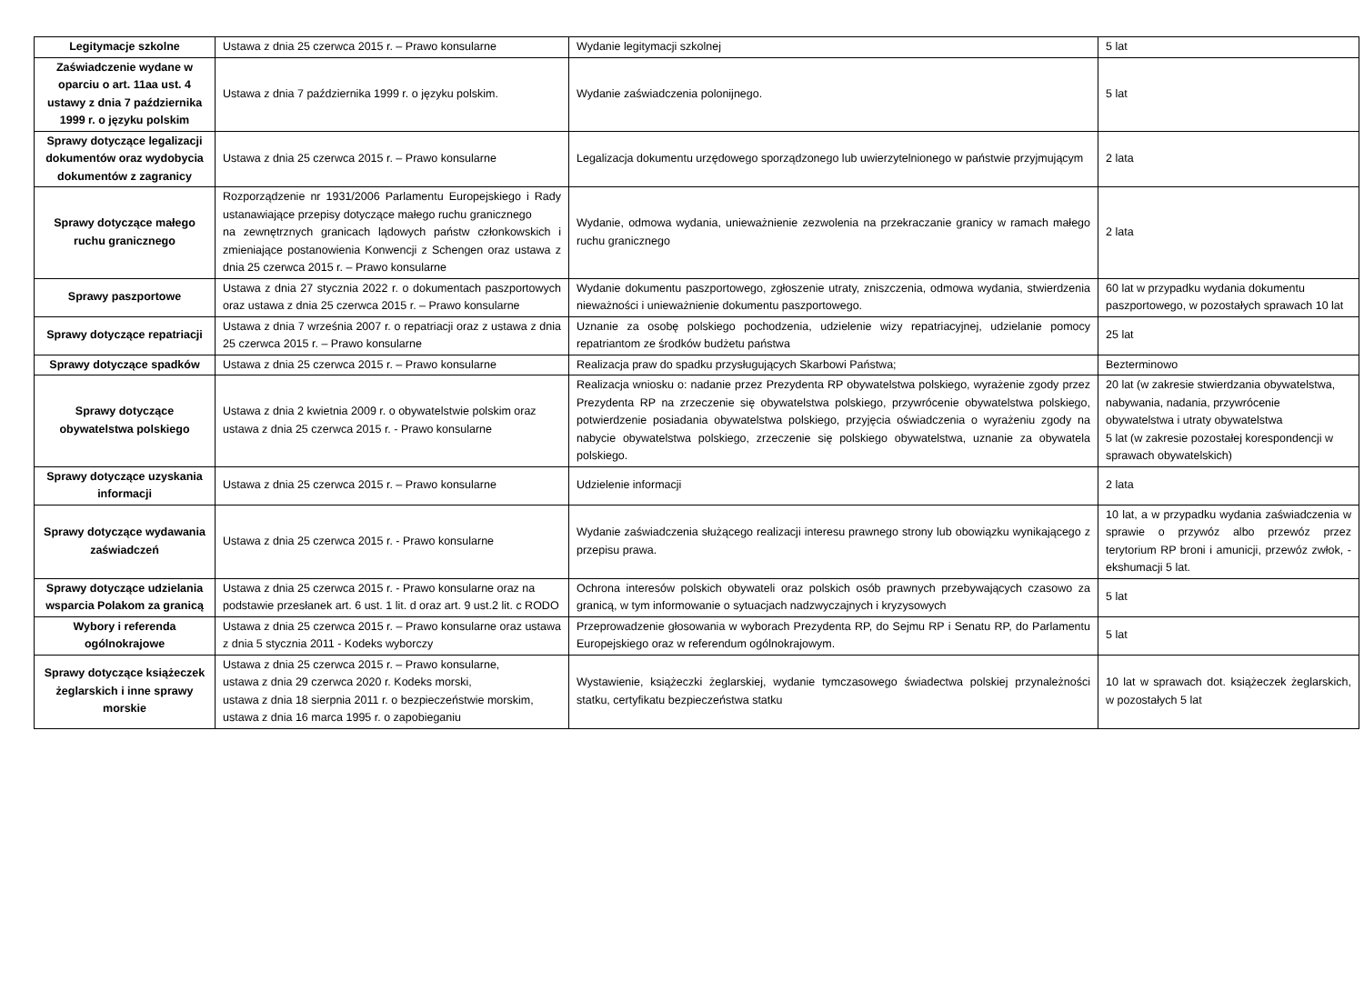| Legitymacje szkolne | Ustawa z dnia 25 czerwca 2015 r. – Prawo konsularne | Wydanie legitymacji szkolnej | 5 lat |
| Zaświadczenie wydane w oparciu o art. 11aa ust. 4 ustawy z dnia 7 października 1999 r. o języku polskim | Ustawa z dnia 7 października 1999 r. o języku polskim. | Wydanie zaświadczenia polonijnego. | 5 lat |
| Sprawy dotyczące legalizacji dokumentów oraz wydobycia dokumentów z zagranicy | Ustawa z dnia 25 czerwca 2015 r. – Prawo konsularne | Legalizacja dokumentu urzędowego sporządzonego lub uwierzytelnionego w państwie przyjmującym | 2 lata |
| Sprawy dotyczące małego ruchu granicznego | Rozporządzenie nr 1931/2006 Parlamentu Europejskiego i Rady ustanawiające przepisy dotyczące małego ruchu granicznego na zewnętrznych granicach lądowych państw członkowskich i zmieniające postanowienia Konwencji z Schengen oraz ustawa z dnia 25 czerwca 2015 r. – Prawo konsularne | Wydanie, odmowa wydania, unieważnienie zezwolenia na przekraczanie granicy w ramach małego ruchu granicznego | 2 lata |
| Sprawy paszportowe | Ustawa z dnia 27 stycznia 2022 r. o dokumentach paszportowych oraz ustawa z dnia 25 czerwca 2015 r. – Prawo konsularne | Wydanie dokumentu paszportowego, zgłoszenie utraty, zniszczenia, odmowa wydania, stwierdzenia nieważności i unieważnienie dokumentu paszportowego. | 60 lat w przypadku wydania dokumentu paszportowego, w pozostałych sprawach 10 lat |
| Sprawy dotyczące repatriacji | Ustawa z dnia 7 września 2007 r. o repatriacji oraz z ustawa z dnia 25 czerwca 2015 r. – Prawo konsularne | Uznanie za osobę polskiego pochodzenia, udzielenie wizy repatriacyjnej, udzielanie pomocy repatriantom ze środków budżetu państwa | 25 lat |
| Sprawy dotyczące spadków | Ustawa z dnia 25 czerwca 2015 r. – Prawo konsularne | Realizacja praw do spadku przysługujących Skarbowi Państwa; | Bezterminowo |
| Sprawy dotyczące obywatelstwa polskiego | Ustawa z dnia 2 kwietnia 2009 r. o obywatelstwie polskim oraz ustawa z dnia 25 czerwca 2015 r. - Prawo konsularne | Realizacja wniosku o: nadanie przez Prezydenta RP obywatelstwa polskiego, wyrażenie zgody przez Prezydenta RP na zrzeczenie się obywatelstwa polskiego, przywrócenie obywatelstwa polskiego, potwierdzenie posiadania obywatelstwa polskiego, przyjęcia oświadczenia o wyrażeniu zgody na nabycie obywatelstwa polskiego, zrzeczenie się polskiego obywatelstwa, uznanie za obywatela polskiego. | 20 lat (w zakresie stwierdzania obywatelstwa, nabywania, nadania, przywrócenie obywatelstwa i utraty obywatelstwa 5 lat (w zakresie pozostałej korespondencji w sprawach obywatelskich) |
| Sprawy dotyczące uzyskania informacji | Ustawa z dnia 25 czerwca 2015 r. – Prawo konsularne | Udzielenie informacji | 2 lata |
| Sprawy dotyczące wydawania zaświadczeń | Ustawa z dnia 25 czerwca 2015 r. - Prawo konsularne | Wydanie zaświadczenia służącego realizacji interesu prawnego strony lub obowiązku wynikającego z przepisu prawa. | 10 lat, a w przypadku wydania zaświadczenia w sprawie o przywóz albo przewóz przez terytorium RP broni i amunicji, przewóz zwłok, - ekshumacji 5 lat. |
| Sprawy dotyczące udzielania wsparcia Polakom za granicą | Ustawa z dnia 25 czerwca 2015 r. - Prawo konsularne oraz na podstawie przesłanek art. 6 ust. 1 lit. d oraz art. 9 ust.2 lit. c RODO | Ochrona interesów polskich obywateli oraz polskich osób prawnych przebywających czasowo za granicą, w tym informowanie o sytuacjach nadzwyczajnych i kryzysowych | 5 lat |
| Wybory i referenda ogólnokrajowe | Ustawa z dnia 25 czerwca 2015 r. – Prawo konsularne oraz ustawa z dnia 5 stycznia 2011 - Kodeks wyborczy | Przeprowadzenie głosowania w wyborach Prezydenta RP, do Sejmu RP i Senatu RP, do Parlamentu Europejskiego oraz w referendum ogólnokrajowym. | 5 lat |
| Sprawy dotyczące książeczek żeglarskich i inne sprawy morskie | Ustawa z dnia 25 czerwca 2015 r. – Prawo konsularne, ustawa z dnia 29 czerwca 2020 r. Kodeks morski, ustawa z dnia 18 sierpnia 2011 r. o bezpieczeństwie morskim, ustawa z dnia 16 marca 1995 r. o zapobieganiu | Wystawienie, książeczki żeglarskiej, wydanie tymczasowego świadectwa polskiej przynależności statku, certyfikatu bezpieczeństwa statku | 10 lat w sprawach dot. książeczek żeglarskich, w pozostałych 5 lat |